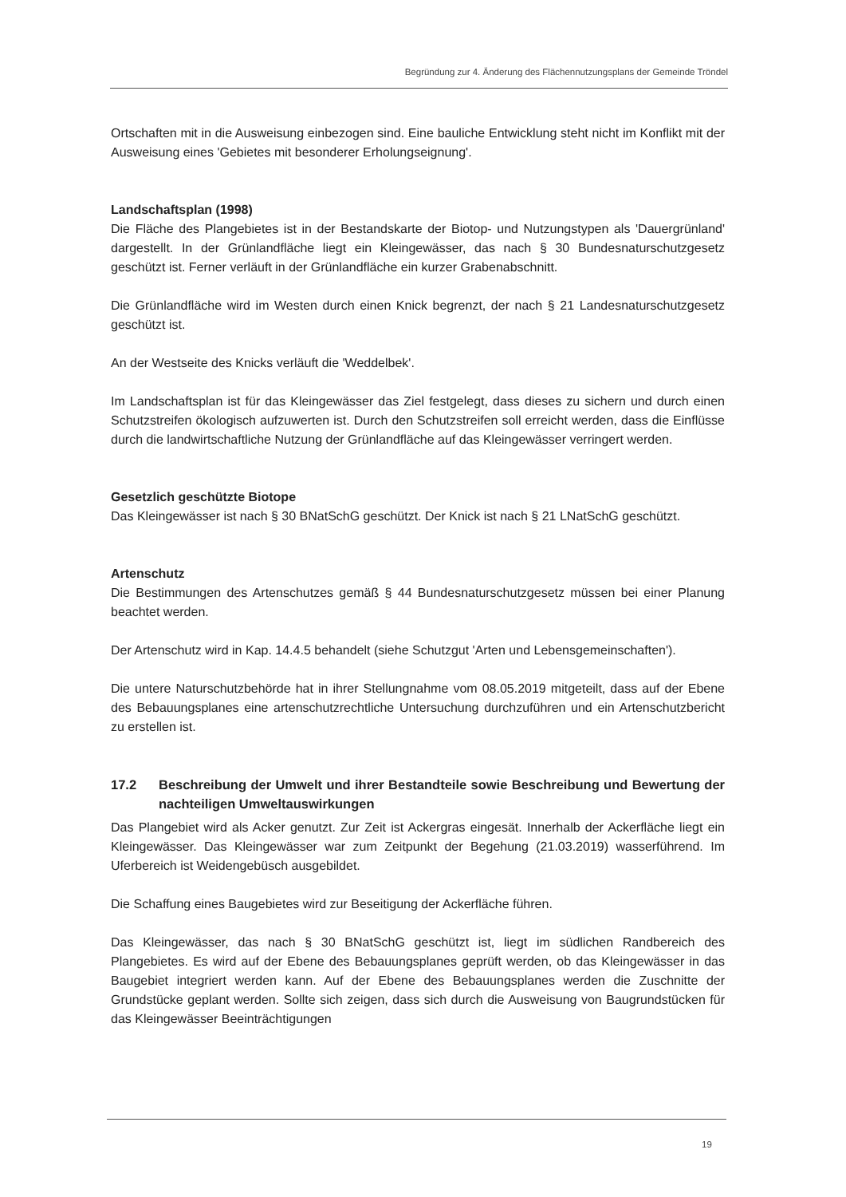Begründung zur 4. Änderung des Flächennutzungsplans der Gemeinde Tröndel
Ortschaften mit in die Ausweisung einbezogen sind. Eine bauliche Entwicklung steht nicht im Konflikt mit der Ausweisung eines 'Gebietes mit besonderer Erholungseignung'.
Landschaftsplan (1998)
Die Fläche des Plangebietes ist in der Bestandskarte der Biotop- und Nutzungstypen als 'Dauergrünland' dargestellt. In der Grünlandfläche liegt ein Kleingewässer, das nach § 30 Bundesnaturschutzgesetz geschützt ist. Ferner verläuft in der Grünlandfläche ein kurzer Grabenabschnitt.
Die Grünlandfläche wird im Westen durch einen Knick begrenzt, der nach § 21 Landesnaturschutzgesetz geschützt ist.
An der Westseite des Knicks verläuft die 'Weddelbek'.
Im Landschaftsplan ist für das Kleingewässer das Ziel festgelegt, dass dieses zu sichern und durch einen Schutzstreifen ökologisch aufzuwerten ist. Durch den Schutzstreifen soll erreicht werden, dass die Einflüsse durch die landwirtschaftliche Nutzung der Grünlandfläche auf das Kleingewässer verringert werden.
Gesetzlich geschützte Biotope
Das Kleingewässer ist nach § 30 BNatSchG geschützt. Der Knick ist nach § 21 LNatSchG geschützt.
Artenschutz
Die Bestimmungen des Artenschutzes gemäß § 44 Bundesnaturschutzgesetz müssen bei einer Planung beachtet werden.
Der Artenschutz wird in Kap. 14.4.5 behandelt (siehe Schutzgut 'Arten und Lebensgemeinschaften').
Die untere Naturschutzbehörde hat in ihrer Stellungnahme vom 08.05.2019 mitgeteilt, dass auf der Ebene des Bebauungsplanes eine artenschutzrechtliche Untersuchung durchzuführen und ein Artenschutzbericht zu erstellen ist.
17.2 Beschreibung der Umwelt und ihrer Bestandteile sowie Beschreibung und Bewertung der nachteiligen Umweltauswirkungen
Das Plangebiet wird als Acker genutzt. Zur Zeit ist Ackergras eingesät. Innerhalb der Ackerfläche liegt ein Kleingewässer. Das Kleingewässer war zum Zeitpunkt der Begehung (21.03.2019) wasserführend. Im Uferbereich ist Weidengebüsch ausgebildet.
Die Schaffung eines Baugebietes wird zur Beseitigung der Ackerfläche führen.
Das Kleingewässer, das nach § 30 BNatSchG geschützt ist, liegt im südlichen Randbereich des Plangebietes. Es wird auf der Ebene des Bebauungsplanes geprüft werden, ob das Kleingewässer in das Baugebiet integriert werden kann. Auf der Ebene des Bebauungsplanes werden die Zuschnitte der Grundstücke geplant werden. Sollte sich zeigen, dass sich durch die Ausweisung von Baugrundstücken für das Kleingewässer Beeinträchtigungen
19